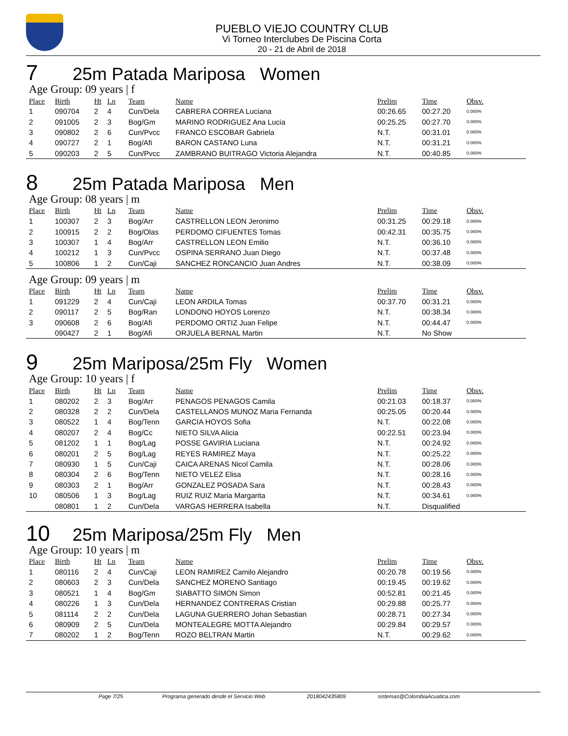PUEBLO VIEJO COUNTRY CLUB
Vi Torneo Interclubes De Piscina Corta
20 - 21 de Abril de 2018
7 25m Patada Mariposa Women
Age Group: 09 years | f
| Place | Birth | Ht | Ln | Team | Name | Prelim | Time | Obsv. |
| --- | --- | --- | --- | --- | --- | --- | --- | --- |
| 1 | 090704 | 2 | 4 | Cun/Dela | CABRERA CORREA Luciana | 00:26.65 | 00:27.20 | 0.000% |
| 2 | 091005 | 2 | 3 | Bog/Gm | MARINO RODRIGUEZ Ana Lucia | 00:25.25 | 00:27.70 | 0.000% |
| 3 | 090802 | 2 | 6 | Cun/Pvcc | FRANCO ESCOBAR Gabriela | N.T. | 00:31.01 | 0.000% |
| 4 | 090727 | 2 | 1 | Bog/Afi | BARON CASTANO Luna | N.T. | 00:31.21 | 0.000% |
| 5 | 090203 | 2 | 5 | Cun/Pvcc | ZAMBRANO BUITRAGO Victoria Alejandra | N.T. | 00:40.85 | 0.000% |
8 25m Patada Mariposa Men
Age Group: 08 years | m
| Place | Birth | Ht | Ln | Team | Name | Prelim | Time | Obsv. |
| --- | --- | --- | --- | --- | --- | --- | --- | --- |
| 1 | 100307 | 2 | 3 | Bog/Arr | CASTRELLON LEON Jeronimo | 00:31.25 | 00:29.18 | 0.000% |
| 2 | 100915 | 2 | 2 | Bog/Olas | PERDOMO CIFUENTES Tomas | 00:42.31 | 00:35.75 | 0.000% |
| 3 | 100307 | 1 | 4 | Bog/Arr | CASTRELLON LEON Emilio | N.T. | 00:36.10 | 0.000% |
| 4 | 100212 | 1 | 3 | Cun/Pvcc | OSPINA SERRANO Juan Diego | N.T. | 00:37.48 | 0.000% |
| 5 | 100806 | 1 | 2 | Cun/Caji | SANCHEZ RONCANCIO Juan Andres | N.T. | 00:38.09 | 0.000% |
Age Group: 09 years | m
| Place | Birth | Ht | Ln | Team | Name | Prelim | Time | Obsv. |
| --- | --- | --- | --- | --- | --- | --- | --- | --- |
| 1 | 091229 | 2 | 4 | Cun/Caji | LEON ARDILA Tomas | 00:37.70 | 00:31.21 | 0.000% |
| 2 | 090117 | 2 | 5 | Bog/Ran | LONDONO HOYOS Lorenzo | N.T. | 00:38.34 | 0.000% |
| 3 | 090608 | 2 | 6 | Bog/Afi | PERDOMO ORTIZ Juan Felipe | N.T. | 00:44.47 | 0.000% |
| | 090427 | 2 | 1 | Bog/Afi | ORJUELA BERNAL Martin | N.T. | No Show | |
9 25m Mariposa/25m Fly Women
Age Group: 10 years | f
| Place | Birth | Ht | Ln | Team | Name | Prelim | Time | Obsv. |
| --- | --- | --- | --- | --- | --- | --- | --- | --- |
| 1 | 080202 | 2 | 3 | Bog/Arr | PENAGOS PENAGOS Camila | 00:21.03 | 00:18.37 | 0.000% |
| 2 | 080328 | 2 | 2 | Cun/Dela | CASTELLANOS MUNOZ Maria Fernanda | 00:25.05 | 00:20.44 | 0.000% |
| 3 | 080522 | 1 | 4 | Bog/Tenn | GARCIA HOYOS Sofia | N.T. | 00:22.08 | 0.000% |
| 4 | 080207 | 2 | 4 | Bog/Cc | NIETO SILVA Alicia | 00:22.51 | 00:23.94 | 0.000% |
| 5 | 081202 | 1 | 1 | Bog/Lag | POSSE GAVIRIA Luciana | N.T. | 00:24.92 | 0.000% |
| 6 | 080201 | 2 | 5 | Bog/Lag | REYES RAMIREZ Maya | N.T. | 00:25.22 | 0.000% |
| 7 | 080930 | 1 | 5 | Cun/Caji | CAICA ARENAS Nicol Camila | N.T. | 00:28.06 | 0.000% |
| 8 | 080304 | 2 | 6 | Bog/Tenn | NIETO VELEZ Elisa | N.T. | 00:28.16 | 0.000% |
| 9 | 080303 | 2 | 1 | Bog/Arr | GONZALEZ POSADA Sara | N.T. | 00:28.43 | 0.000% |
| 10 | 080506 | 1 | 3 | Bog/Lag | RUIZ RUIZ Maria Margarita | N.T. | 00:34.61 | 0.000% |
| | 080801 | 1 | 2 | Cun/Dela | VARGAS HERRERA Isabella | N.T. | Disqualified | |
10 25m Mariposa/25m Fly Men
Age Group: 10 years | m
| Place | Birth | Ht | Ln | Team | Name | Prelim | Time | Obsv. |
| --- | --- | --- | --- | --- | --- | --- | --- | --- |
| 1 | 080116 | 2 | 4 | Cun/Caji | LEON RAMIREZ Camilo Alejandro | 00:20.78 | 00:19.56 | 0.000% |
| 2 | 080603 | 2 | 3 | Cun/Dela | SANCHEZ MORENO Santiago | 00:19.45 | 00:19.62 | 0.000% |
| 3 | 080521 | 1 | 4 | Bog/Gm | SIABATTO SIMON Simon | 00:52.81 | 00:21.45 | 0.000% |
| 4 | 080226 | 1 | 3 | Cun/Dela | HERNANDEZ CONTRERAS Cristian | 00:29.88 | 00:25.77 | 0.000% |
| 5 | 081114 | 2 | 2 | Cun/Dela | LAGUNA GUERRERO Johan Sebastian | 00:28.71 | 00:27.34 | 0.000% |
| 6 | 080909 | 2 | 5 | Cun/Dela | MONTEALEGRE MOTTA Alejandro | 00:29.84 | 00:29.57 | 0.000% |
| 7 | 080202 | 1 | 2 | Bog/Tenn | ROZO BELTRAN Martin | N.T. | 00:29.62 | 0.000% |
Page 7/25 Programa generado desde el Servicio Web 2018042435809 sistemas@ColombiaAcuatica.com